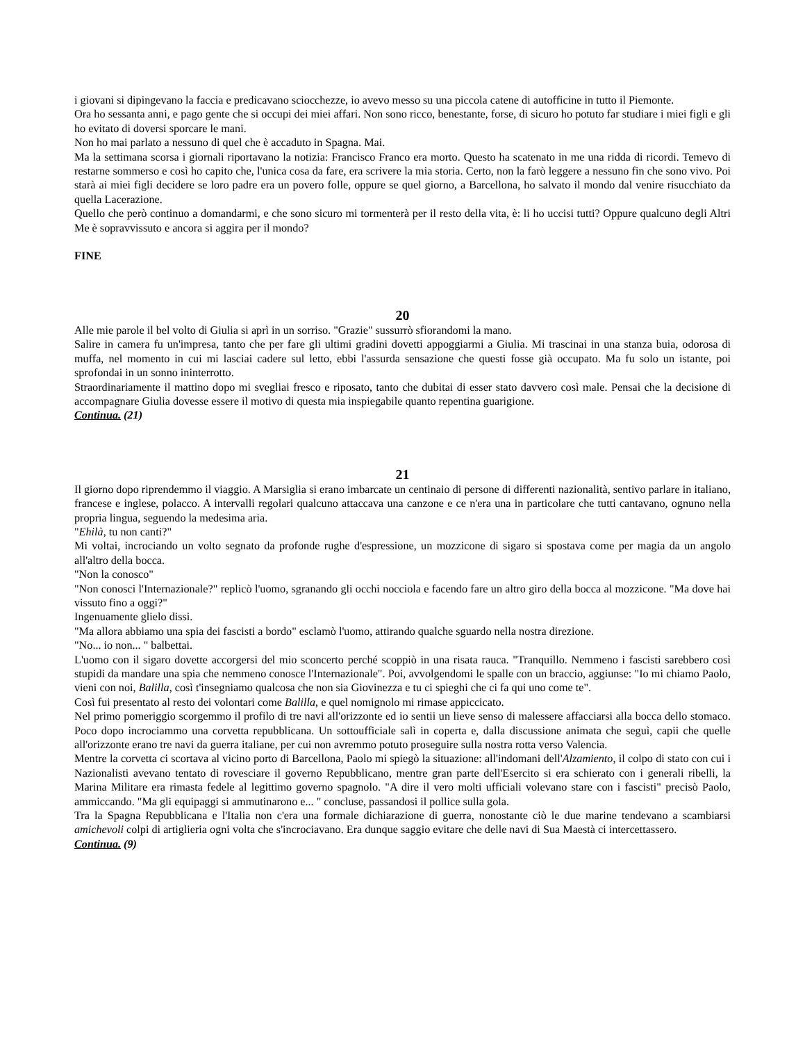i giovani si dipingevano la faccia e predicavano sciocchezze, io avevo messo su una piccola catene di autofficine in tutto il Piemonte.
Ora ho sessanta anni, e pago gente che si occupi dei miei affari. Non sono ricco, benestante, forse, di sicuro ho potuto far studiare i miei figli e gli ho evitato di doversi sporcare le mani.
Non ho mai parlato a nessuno di quel che è accaduto in Spagna. Mai.
Ma la settimana scorsa i giornali riportavano la notizia: Francisco Franco era morto. Questo ha scatenato in me una ridda di ricordi. Temevo di restarne sommerso e così ho capito che, l'unica cosa da fare, era scrivere la mia storia. Certo, non la farò leggere a nessuno fin che sono vivo. Poi starà ai miei figli decidere se loro padre era un povero folle, oppure se quel giorno, a Barcellona, ho salvato il mondo dal venire risucchiato da quella Lacerazione.
Quello che però continuo a domandarmi, e che sono sicuro mi tormenterà per il resto della vita, è: li ho uccisi tutti? Oppure qualcuno degli Altri Me è sopravvissuto e ancora si aggira per il mondo?
FINE
20
Alle mie parole il bel volto di Giulia si aprì in un sorriso. "Grazie" sussurrò sfiorandomi la mano.
Salire in camera fu un'impresa, tanto che per fare gli ultimi gradini dovetti appoggiarmi a Giulia. Mi trascinai in una stanza buia, odorosa di muffa, nel momento in cui mi lasciai cadere sul letto, ebbi l'assurda sensazione che questi fosse già occupato. Ma fu solo un istante, poi sprofondai in un sonno ininterrotto.
Straordinariamente il mattino dopo mi svegliai fresco e riposato, tanto che dubitai di esser stato davvero così male. Pensai che la decisione di accompagnare Giulia dovesse essere il motivo di questa mia inspiegabile quanto repentina guarigione.
Continua. (21)
21
Il giorno dopo riprendemmo il viaggio. A Marsiglia si erano imbarcate un centinaio di persone di differenti nazionalità, sentivo parlare in italiano, francese e inglese, polacco. A intervalli regolari qualcuno attaccava una canzone e ce n'era una in particolare che tutti cantavano, ognuno nella propria lingua, seguendo la medesima aria.
"Ehilà, tu non canti?"
Mi voltai, incrociando un volto segnato da profonde rughe d'espressione, un mozzicone di sigaro si spostava come per magia da un angolo all'altro della bocca.
"Non la conosco"
"Non conosci l'Internazionale?" replicò l'uomo, sgranando gli occhi nocciola e facendo fare un altro giro della bocca al mozzicone. "Ma dove hai vissuto fino a oggi?"
Ingenuamente glielo dissi.
"Ma allora abbiamo una spia dei fascisti a bordo" esclamò l'uomo, attirando qualche sguardo nella nostra direzione.
"No... io non... " balbettai.
L'uomo con il sigaro dovette accorgersi del mio sconcerto perché scoppiò in una risata rauca. "Tranquillo. Nemmeno i fascisti sarebbero così stupidi da mandare una spia che nemmeno conosce l'Internazionale". Poi, avvolgendomi le spalle con un braccio, aggiunse: "Io mi chiamo Paolo, vieni con noi, Balilla, così t'insegniamo qualcosa che non sia Giovinezza e tu ci spieghi che ci fa qui uno come te".
Così fui presentato al resto dei volontari come Balilla, e quel nomignolo mi rimase appiccicato.
Nel primo pomeriggio scorgemmo il profilo di tre navi all'orizzonte ed io sentii un lieve senso di malessere affacciarsi alla bocca dello stomaco. Poco dopo incrociammo una corvetta repubblicana. Un sottoufficiale salì in coperta e, dalla discussione animata che seguì, capii che quelle all'orizzonte erano tre navi da guerra italiane, per cui non avremmo potuto proseguire sulla nostra rotta verso Valencia.
Mentre la corvetta ci scortava al vicino porto di Barcellona, Paolo mi spiegò la situazione: all'indomani dell'Alzamiento, il colpo di stato con cui i Nazionalisti avevano tentato di rovesciare il governo Repubblicano, mentre gran parte dell'Esercito si era schierato con i generali ribelli, la Marina Militare era rimasta fedele al legittimo governo spagnolo. "A dire il vero molti ufficiali volevano stare con i fascisti" precisò Paolo, ammiccando. "Ma gli equipaggi si ammutinarono e... " concluse, passandosi il pollice sulla gola.
Tra la Spagna Repubblicana e l'Italia non c'era una formale dichiarazione di guerra, nonostante ciò le due marine tendevano a scambiarsi amichevoli colpi di artiglieria ogni volta che s'incrociavano. Era dunque saggio evitare che delle navi di Sua Maestà ci intercettassero.
Continua. (9)